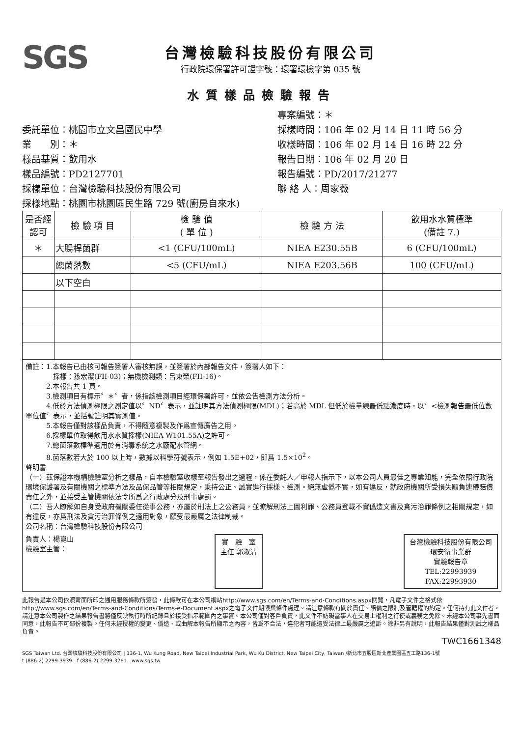SGS
台灣檢驗科技股份有限公司
行政院環保署許可證字號：環署環檢字第 035 號
水質樣品檢驗報告
委託單位：桃園市立文昌國民中學
業　　別：＊
樣品基質：飲用水
樣品編號：PD2127701
採樣單位：台灣檢驗科技股份有限公司
採樣地點：桃園市桃園區民生路 729 號(廚房自來水)
專案編號：＊
採樣時間：106 年 02 月 14 日 11 時 56 分
收樣時間：106 年 02 月 14 日 16 時 22 分
報告日期：106 年 02 月 20 日
報告編號：PD/2017/21277
聯 絡 人：周家薇
| 是否經認可 | 檢 驗 項 目 | 檢 驗 值 ( 單 位 ) | 檢 驗 方 法 | 飲用水水質標準 (備註 7.) |
| --- | --- | --- | --- | --- |
| ＊ | 大腸桿菌群 | <1 (CFU/100mL) | NIEA E230.55B | 6 (CFU/100mL) |
| | 總菌落數 | <5 (CFU/mL) | NIEA E203.56B | 100 (CFU/mL) |
| | 以下空白 | | | |
備註：1.本報告已由核可報告簽署人審核無誤，並簽署於內部報告文件，簽署人如下：
　　　　採樣：孫宏潔(FII-03)；無機檢測類：呂東榮(FII-16)。
　　　2.本報告共 1 頁。
　　　3.檢測項目有標示〞＊〞者，係指該檢測項目經環保署許可，並依公告檢測方法分析。
　　　4.低於方法偵測極限之測定值以〞ND〞表示，並註明其方法偵測極限(MDL)；若高於 MDL 但低於檢量線最低點濃度時，以〞<檢測報告最低位數單位值〞表示，並括號註明其實測值。
　　　5.本報告僅對該樣品負責，不得隨意複製及作爲宣傳廣告之用。
　　　6.採樣單位取得飲用水水質採樣(NIEA W101.55A)之許可。
　　　7.總菌落數標準適用於有消毒系統之水廠配水管網。
　　　8.菌落數若大於 100 以上時，數據以科學符號表示，例如 1.5E+02，即爲 1.5×10<sup>2</sup>。
聲明書
（一）茲保證本機構檢驗室分析之樣品，自本檢驗室收樣至報告發出之過程，係在委託人／申報人指示下，以本公司人員最佳之專業知能，完全依照行政院環境保護署及有關機關之標準方法及品保品管等相關規定，秉持公正、誠實進行採樣、檢測。絕無虛僞不實，如有違反，就政府機關所受損失願負連帶賠償責任之外，並接受主管機關依法令所爲之行政處分及刑事處罰。
（二）吾人瞭解如自身受政府機關委任從事公務，亦屬於刑法上之公務員，並瞭解刑法上圖利罪、公務員登載不實僞造文書及貪污治罪條例之相關規定，如有違反，亦爲刑法及貪污治罪條例之適用對象，願受最嚴厲之法律制裁。
公司名稱：台灣檢驗科技股份有限公司
負責人：楊崑山
檢驗室主管：
實　驗　室
主任 郭淑清
台灣檢驗科技股份有限公司
環安衛事業群
實驗報告章
TEL:22993939
FAX:22993930
此報告是本公司依照背面所印之通用服務條款所簽發，此條款可在本公司網站http://www.sgs.com/en/Terms-and-Conditions.aspx閱覽，凡電子文件之格式依http://www.sgs.com/en/Terms-and-Conditions/Terms-e-Document.aspx之電子文件期限與條件處理。請注意條款有關於責任、賠償之限制及管轄權的約定。任何持有此文件者，請注意本公司製作之結果報告書將僅反映執行時所紀錄且於接受指示範圍內之事實。本公司僅對客戶負責，此文件不妨礙當事人在交易上權利之行使或義務之免除。未經本公司事先書面同意，此報告不可部份複製。任何未經授權的變更、僞造、或曲解本報告所顯示之內容，皆爲不合法，違犯者可能遭受法律上最嚴厲之追訴。除非另有說明，此報告結果僅對測試之樣品負責。
TWC1661348
SGS Taiwan Ltd. 台灣檢驗科技股份有限公司 | 136-1, Wu Kung Road, New Taipei Industrial Park, Wu Ku District, New Taipei City, Taiwan /新北市五股區新北產業園區五工路136-1號
t (886-2) 2299-3939　f (886-2) 2299-3261　www.sgs.tw